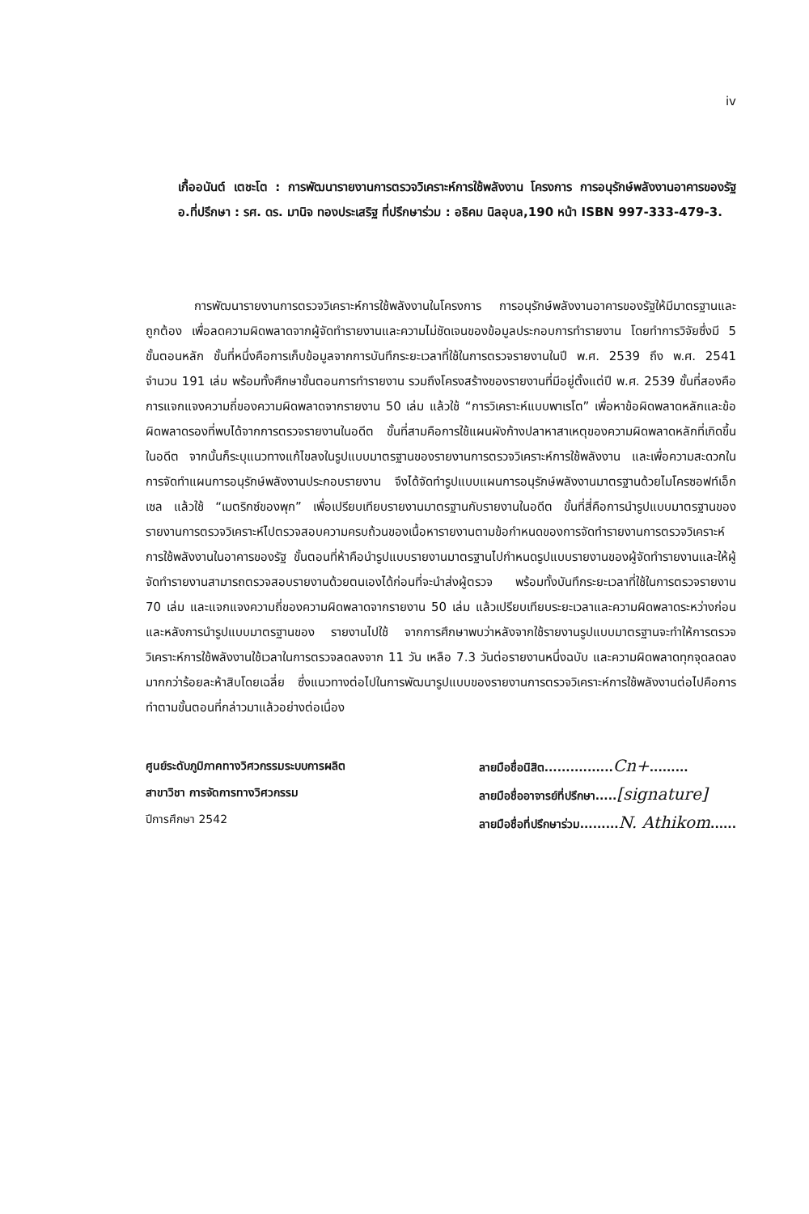iv
เกื้ออนันต์ เตชะโต : การพัฒนารายงานการตรวจวิเคราะห์การใช้พลังงาน โครงการ การอนุรักษ์พลังงานอาคารของรัฐ อ.ที่ปรึกษา : รศ. ดร. มานิจ ทองประเสริฐ ที่ปรึกษาร่วม : อธิคม นิลอุบล,190 หน้า ISBN 997-333-479-3.
การพัฒนารายงานการตรวจวิเคราะห์การใช้พลังงานในโครงการ การอนุรักษ์พลังงานอาคารของรัฐให้มีมาตรฐานและถูกต้อง เพื่อลดความผิดพลาดจากผู้จัดทำรายงานและความไม่ชัดเจนของข้อมูลประกอบการทำรายงาน โดยทำการวิจัยซึ่งมี 5 ขั้นตอนหลัก ขั้นที่หนึ่งคือการเก็บข้อมูลจากการบันทึกระยะเวลาที่ใช้ในการตรวจรายงานในปี พ.ศ. 2539 ถึง พ.ศ. 2541 จำนวน 191 เล่ม พร้อมทั้งศึกษาขั้นตอนการทำรายงาน รวมถึงโครงสร้างของรายงานที่มีอยู่ตั้งแต่ปี พ.ศ. 2539 ขั้นที่สองคือการแจกแจงความถี่ของความผิดพลาดจากรายงาน 50 เล่ม แล้วใช้ “การวิเคราะห์แบบพาเรโต” เพื่อหาข้อผิดพลาดหลักและข้อผิดพลาดรองที่พบได้จากการตรวจรายงานในอดีต ขั้นที่สามคือการใช้แผนผังก้างปลาหาสาเหตุของความผิดพลาดหลักที่เกิดขึ้นในอดีต จากนั้นก็ระบุแนวทางแก้ไขลงในรูปแบบมาตรฐานของรายงานการตรวจวิเคราะห์การใช้พลังงาน และเพื่อความสะดวกในการจัดทำแผนการอนุรักษ์พลังงานประกอบรายงาน จึงได้จัดทำรูปแบบแผนการอนุรักษ์พลังงานมาตรฐานด้วยไมโครซอฟท์เอ็กเซล แล้วใช้ “เมตริกซ์ของพุก” เพื่อเปรียบเทียบรายงานมาตรฐานกับรายงานในอดีต ขั้นที่สี่คือการนำรูปแบบมาตรฐานของรายงานการตรวจวิเคราะห์ไปตรวจสอบความครบถ้วนของเนื้อหารายงานตามข้อกำหนดของการจัดทำรายงานการตรวจวิเคราะห์การใช้พลังงานในอาคารของรัฐ ขั้นตอนที่ห้าคือนำรูปแบบรายงานมาตรฐานไปกำหนดรูปแบบรายงานของผู้จัดทำรายงานและให้ผู้จัดทำรายงานสามารถตรวจสอบรายงานด้วยตนเองได้ก่อนที่จะนำส่งผู้ตรวจ พร้อมทั้งบันทึกระยะเวลาที่ใช้ในการตรวจรายงาน 70 เล่ม และแจกแจงความถี่ของความผิดพลาดจากรายงาน 50 เล่ม แล้วเปรียบเทียบระยะเวลาและความผิดพลาดระหว่างก่อนและหลังการนำรูปแบบมาตรฐานของ รายงานไปใช้ จากการศึกษาพบว่าหลังจากใช้รายงานรูปแบบมาตรฐานจะทำให้การตรวจวิเคราะห์การใช้พลังงานใช้เวลาในการตรวจลดลงจาก 11 วัน เหลือ 7.3 วันต่อรายงานหนึ่งฉบับ และความผิดพลาดทุกจุดลดลงมากกว่าร้อยละห้าสิบโดยเฉลี่ย ซึ่งแนวทางต่อไปในการพัฒนารูปแบบของรายงานการตรวจวิเคราะห์การใช้พลังงานต่อไปคือการทำตามขั้นตอนที่กล่าวมาแล้วอย่างต่อเนื่อง
ศูนย์ระดับภูมิภาคทางวิศวกรรมระบบการผลิต
สาขาวิชา การจัดการทางวิศวกรรม
ปีการศึกษา 2542
ลายมือชื่อนิสิต................Cn+.........
ลายมือชื่ออาจารย์ที่ปรึกษา.....[signature]
ลายมือชื่อที่ปรึกษาร่วม.........N. Athikom......